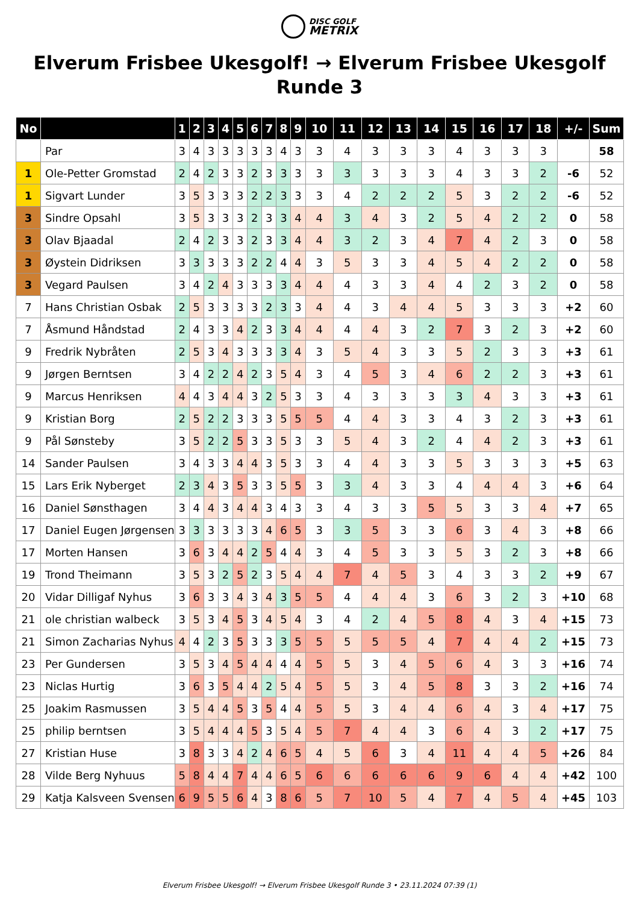DISC GOLF
METRIX
Elverum Frisbee Ukesgolf! → Elverum Frisbee Ukesgolf Runde 3
| No | | 1 | 2 | 3 | 4 | 5 | 6 | 7 | 8 | 9 | 10 | 11 | 12 | 13 | 14 | 15 | 16 | 17 | 18 | +/- | Sum |
| --- | --- | --- | --- | --- | --- | --- | --- | --- | --- | --- | --- | --- | --- | --- | --- | --- | --- | --- | --- | --- | --- |
| | Par | 3 | 4 | 3 | 3 | 3 | 3 | 3 | 4 | 3 | 3 | 4 | 3 | 3 | 3 | 4 | 3 | 3 | 3 | | 58 |
| 1 | Ole-Petter Gromstad | 2 | 4 | 2 | 3 | 3 | 2 | 3 | 3 | 3 | 3 | 3 | 3 | 3 | 3 | 4 | 3 | 3 | 2 | -6 | 52 |
| 1 | Sigvart Lunder | 3 | 5 | 3 | 3 | 3 | 2 | 2 | 3 | 3 | 3 | 4 | 2 | 2 | 2 | 5 | 3 | 2 | 2 | -6 | 52 |
| 3 | Sindre Opsahl | 3 | 5 | 3 | 3 | 3 | 2 | 3 | 3 | 4 | 4 | 3 | 4 | 3 | 2 | 5 | 4 | 2 | 2 | 0 | 58 |
| 3 | Olav Bjaadal | 2 | 4 | 2 | 3 | 3 | 2 | 3 | 3 | 4 | 4 | 3 | 2 | 3 | 4 | 7 | 4 | 2 | 3 | 0 | 58 |
| 3 | Øystein Didriksen | 3 | 3 | 3 | 3 | 3 | 2 | 2 | 4 | 4 | 3 | 5 | 3 | 3 | 4 | 5 | 4 | 2 | 2 | 0 | 58 |
| 3 | Vegard Paulsen | 3 | 4 | 2 | 4 | 3 | 3 | 3 | 3 | 4 | 4 | 4 | 3 | 3 | 4 | 4 | 2 | 3 | 2 | 0 | 58 |
| 7 | Hans Christian Osbak | 2 | 5 | 3 | 3 | 3 | 3 | 2 | 3 | 3 | 4 | 4 | 3 | 4 | 4 | 5 | 3 | 3 | 3 | +2 | 60 |
| 7 | Åsmund Håndstad | 2 | 4 | 3 | 3 | 4 | 2 | 3 | 3 | 4 | 4 | 4 | 4 | 3 | 2 | 7 | 3 | 2 | 3 | +2 | 60 |
| 9 | Fredrik Nybråten | 2 | 5 | 3 | 4 | 3 | 3 | 3 | 3 | 4 | 3 | 5 | 4 | 3 | 3 | 5 | 2 | 3 | 3 | +3 | 61 |
| 9 | Jørgen Berntsen | 3 | 4 | 2 | 2 | 4 | 2 | 3 | 5 | 4 | 3 | 4 | 5 | 3 | 4 | 6 | 2 | 2 | 3 | +3 | 61 |
| 9 | Marcus Henriksen | 4 | 4 | 3 | 4 | 4 | 3 | 2 | 5 | 3 | 3 | 4 | 3 | 3 | 3 | 3 | 4 | 3 | 3 | +3 | 61 |
| 9 | Kristian Borg | 2 | 5 | 2 | 2 | 3 | 3 | 3 | 5 | 5 | 5 | 4 | 4 | 3 | 3 | 4 | 3 | 2 | 3 | +3 | 61 |
| 9 | Pål Sønsteby | 3 | 5 | 2 | 2 | 5 | 3 | 3 | 5 | 3 | 3 | 5 | 4 | 3 | 2 | 4 | 4 | 2 | 3 | +3 | 61 |
| 14 | Sander Paulsen | 3 | 4 | 3 | 3 | 4 | 4 | 3 | 5 | 3 | 3 | 4 | 4 | 3 | 3 | 5 | 3 | 3 | 3 | +5 | 63 |
| 15 | Lars Erik Nyberget | 2 | 3 | 4 | 3 | 5 | 3 | 3 | 5 | 5 | 3 | 3 | 4 | 3 | 3 | 4 | 4 | 4 | 3 | +6 | 64 |
| 16 | Daniel Sønsthagen | 3 | 4 | 4 | 3 | 4 | 4 | 3 | 4 | 3 | 3 | 4 | 3 | 3 | 5 | 5 | 3 | 3 | 4 | +7 | 65 |
| 17 | Daniel Eugen Jørgensen | 3 | 3 | 3 | 3 | 3 | 3 | 4 | 6 | 5 | 3 | 3 | 5 | 3 | 3 | 6 | 3 | 4 | 3 | +8 | 66 |
| 17 | Morten Hansen | 3 | 6 | 3 | 4 | 4 | 2 | 5 | 4 | 4 | 3 | 4 | 5 | 3 | 3 | 5 | 3 | 2 | 3 | +8 | 66 |
| 19 | Trond Theimann | 3 | 5 | 3 | 2 | 5 | 2 | 3 | 5 | 4 | 4 | 7 | 4 | 5 | 3 | 4 | 3 | 3 | 2 | +9 | 67 |
| 20 | Vidar Dilligaf Nyhus | 3 | 6 | 3 | 3 | 4 | 3 | 4 | 3 | 5 | 5 | 4 | 4 | 4 | 3 | 6 | 3 | 2 | 3 | +10 | 68 |
| 21 | ole christian walbeck | 3 | 5 | 3 | 4 | 5 | 3 | 4 | 5 | 4 | 3 | 4 | 2 | 4 | 5 | 8 | 4 | 3 | 4 | +15 | 73 |
| 21 | Simon Zacharias Nyhus | 4 | 4 | 2 | 3 | 5 | 3 | 3 | 3 | 5 | 5 | 5 | 5 | 5 | 4 | 7 | 4 | 4 | 2 | +15 | 73 |
| 23 | Per Gundersen | 3 | 5 | 3 | 4 | 5 | 4 | 4 | 4 | 4 | 5 | 5 | 3 | 4 | 5 | 6 | 4 | 3 | 3 | +16 | 74 |
| 23 | Niclas Hurtig | 3 | 6 | 3 | 5 | 4 | 4 | 2 | 5 | 4 | 5 | 5 | 3 | 4 | 5 | 8 | 3 | 3 | 2 | +16 | 74 |
| 25 | Joakim Rasmussen | 3 | 5 | 4 | 4 | 5 | 3 | 5 | 4 | 4 | 5 | 5 | 3 | 4 | 4 | 6 | 4 | 3 | 4 | +17 | 75 |
| 25 | philip berntsen | 3 | 5 | 4 | 4 | 4 | 5 | 3 | 5 | 4 | 5 | 7 | 4 | 4 | 3 | 6 | 4 | 3 | 2 | +17 | 75 |
| 27 | Kristian Huse | 3 | 8 | 3 | 3 | 4 | 2 | 4 | 6 | 5 | 4 | 5 | 6 | 3 | 4 | 11 | 4 | 4 | 5 | +26 | 84 |
| 28 | Vilde Berg Nyhuus | 5 | 8 | 4 | 4 | 7 | 4 | 4 | 6 | 5 | 6 | 6 | 6 | 6 | 6 | 9 | 6 | 4 | 4 | +42 | 100 |
| 29 | Katja Kalsveen Svensen | 6 | 9 | 5 | 5 | 6 | 4 | 3 | 8 | 6 | 5 | 7 | 10 | 5 | 4 | 7 | 4 | 5 | 4 | +45 | 103 |
Elverum Frisbee Ukesgolf! → Elverum Frisbee Ukesgolf Runde 3 • 23.11.2024 07:39 (1)